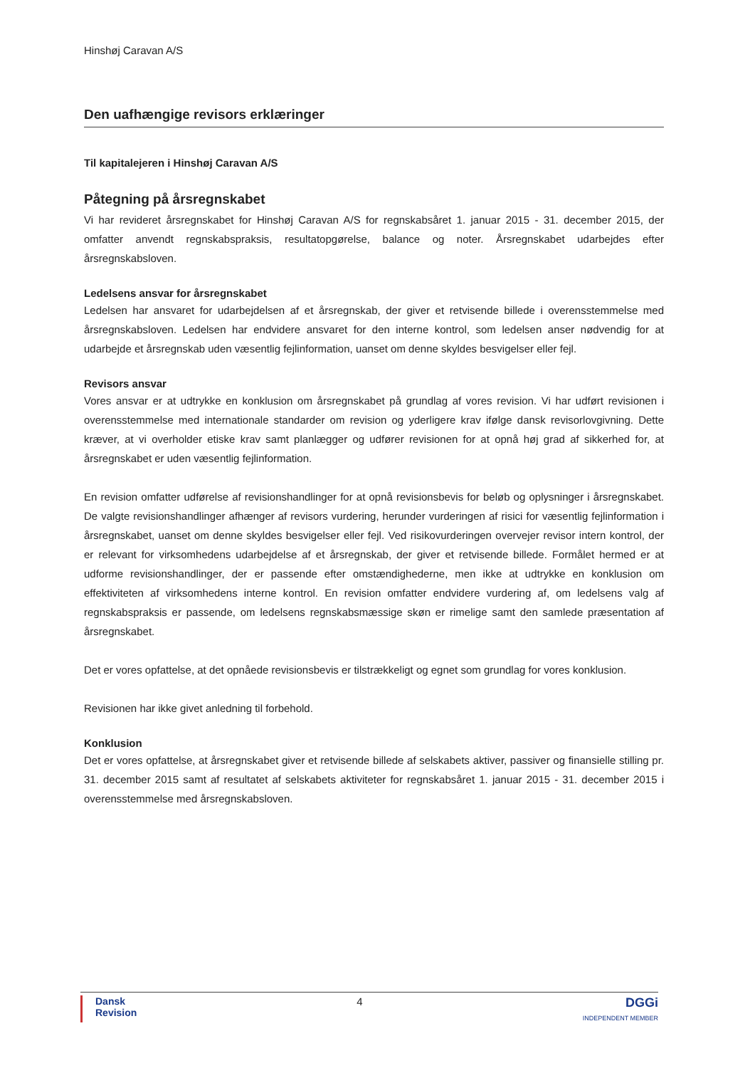Hinshøj Caravan A/S
Den uafhængige revisors erklæringer
Til kapitalejeren i Hinshøj Caravan A/S
Påtegning på årsregnskabet
Vi har revideret årsregnskabet for Hinshøj Caravan A/S for regnskabsåret 1. januar 2015 - 31. december 2015, der omfatter anvendt regnskabspraksis, resultatopgørelse, balance og noter. Årsregnskabet udarbejdes efter årsregnskabsloven.
Ledelsens ansvar for årsregnskabet
Ledelsen har ansvaret for udarbejdelsen af et årsregnskab, der giver et retvisende billede i overensstemmelse med årsregnskabsloven. Ledelsen har endvidere ansvaret for den interne kontrol, som ledelsen anser nødvendig for at udarbejde et årsregnskab uden væsentlig fejlinformation, uanset om denne skyldes besvigelser eller fejl.
Revisors ansvar
Vores ansvar er at udtrykke en konklusion om årsregnskabet på grundlag af vores revision. Vi har udført revisionen i overensstemmelse med internationale standarder om revision og yderligere krav ifølge dansk revisorlovgivning. Dette kræver, at vi overholder etiske krav samt planlægger og udfører revisionen for at opnå høj grad af sikkerhed for, at årsregnskabet er uden væsentlig fejlinformation.
En revision omfatter udførelse af revisionshandlinger for at opnå revisionsbevis for beløb og oplysninger i årsregnskabet. De valgte revisionshandlinger afhænger af revisors vurdering, herunder vurderingen af risici for væsentlig fejlinformation i årsregnskabet, uanset om denne skyldes besvigelser eller fejl. Ved risikovurderingen overvejer revisor intern kontrol, der er relevant for virksomhedens udarbejdelse af et årsregnskab, der giver et retvisende billede. Formålet hermed er at udforme revisionshandlinger, der er passende efter omstændighederne, men ikke at udtrykke en konklusion om effektiviteten af virksomhedens interne kontrol. En revision omfatter endvidere vurdering af, om ledelsens valg af regnskabspraksis er passende, om ledelsens regnskabsmæssige skøn er rimelige samt den samlede præsentation af årsregnskabet.
Det er vores opfattelse, at det opnåede revisionsbevis er tilstrækkeligt og egnet som grundlag for vores konklusion.
Revisionen har ikke givet anledning til forbehold.
Konklusion
Det er vores opfattelse, at årsregnskabet giver et retvisende billede af selskabets aktiver, passiver og finansielle stilling pr. 31. december 2015 samt af resultatet af selskabets aktiviteter for regnskabsåret 1. januar 2015 - 31. december 2015 i overensstemmelse med årsregnskabsloven.
Dansk
Revision
4
DGGi
INDEPENDENT MEMBER